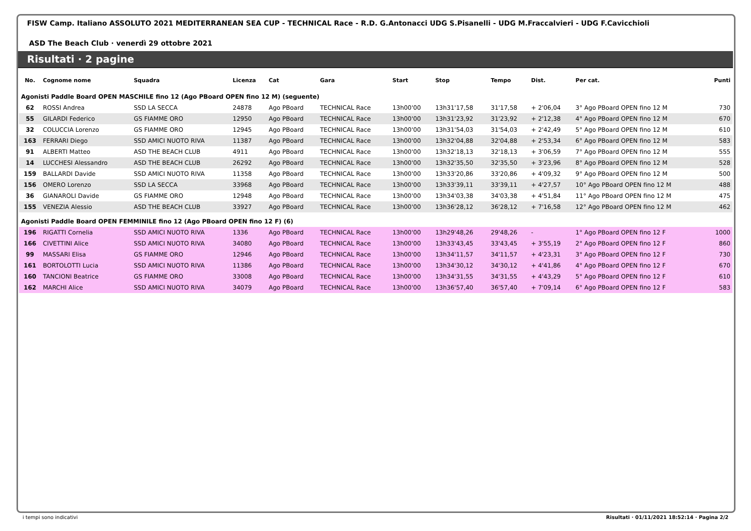FISW Camp. Italiano ASSOLUTO 2021 MEDITERRANEAN SEA CUP - TECHNICAL Race - R.D. G.Antonacci UDG S.Pisanelli - UDG M.Fraccalvieri - UDG F.Cavicchioli
ASD The Beach Club · venerdì 29 ottobre 2021
Risultati · 2 pagine
| No. | Cognome nome | Squadra | Licenza | Cat | Gara | Start | Stop | Tempo | Dist. | Per cat. | Punti |
| --- | --- | --- | --- | --- | --- | --- | --- | --- | --- | --- | --- |
| Agonisti Paddle Board OPEN MASCHILE fino 12 (Ago PBoard OPEN fino 12 M) (seguente) | | | | | | | | | | | |
| 62 | ROSSI Andrea | SSD LA SECCA | 24878 | Ago PBoard | TECHNICAL Race | 13h00'00 | 13h31'17,58 | 31'17,58 | + 2'06,04 | 3° Ago PBoard OPEN fino 12 M | 730 |
| 55 | GILARDI Federico | GS FIAMME ORO | 12950 | Ago PBoard | TECHNICAL Race | 13h00'00 | 13h31'23,92 | 31'23,92 | + 2'12,38 | 4° Ago PBoard OPEN fino 12 M | 670 |
| 32 | COLUCCIA Lorenzo | GS FIAMME ORO | 12945 | Ago PBoard | TECHNICAL Race | 13h00'00 | 13h31'54,03 | 31'54,03 | + 2'42,49 | 5° Ago PBoard OPEN fino 12 M | 610 |
| 163 | FERRARI Diego | SSD AMICI NUOTO RIVA | 11387 | Ago PBoard | TECHNICAL Race | 13h00'00 | 13h32'04,88 | 32'04,88 | + 2'53,34 | 6° Ago PBoard OPEN fino 12 M | 583 |
| 91 | ALBERTI Matteo | ASD THE BEACH CLUB | 4911 | Ago PBoard | TECHNICAL Race | 13h00'00 | 13h32'18,13 | 32'18,13 | + 3'06,59 | 7° Ago PBoard OPEN fino 12 M | 555 |
| 14 | LUCCHESI Alessandro | ASD THE BEACH CLUB | 26292 | Ago PBoard | TECHNICAL Race | 13h00'00 | 13h32'35,50 | 32'35,50 | + 3'23,96 | 8° Ago PBoard OPEN fino 12 M | 528 |
| 159 | BALLARDI Davide | SSD AMICI NUOTO RIVA | 11358 | Ago PBoard | TECHNICAL Race | 13h00'00 | 13h33'20,86 | 33'20,86 | + 4'09,32 | 9° Ago PBoard OPEN fino 12 M | 500 |
| 156 | OMERO Lorenzo | SSD LA SECCA | 33968 | Ago PBoard | TECHNICAL Race | 13h00'00 | 13h33'39,11 | 33'39,11 | + 4'27,57 | 10° Ago PBoard OPEN fino 12 M | 488 |
| 36 | GIANAROLI Davide | GS FIAMME ORO | 12948 | Ago PBoard | TECHNICAL Race | 13h00'00 | 13h34'03,38 | 34'03,38 | + 4'51,84 | 11° Ago PBoard OPEN fino 12 M | 475 |
| 155 | VENEZIA Alessio | ASD THE BEACH CLUB | 33927 | Ago PBoard | TECHNICAL Race | 13h00'00 | 13h36'28,12 | 36'28,12 | + 7'16,58 | 12° Ago PBoard OPEN fino 12 M | 462 |
| Agonisti Paddle Board OPEN FEMMINILE fino 12 (Ago PBoard OPEN fino 12 F) (6) | | | | | | | | | | | |
| 196 | RIGATTI Cornelia | SSD AMICI NUOTO RIVA | 1336 | Ago PBoard | TECHNICAL Race | 13h00'00 | 13h29'48,26 | 29'48,26 | - | 1° Ago PBoard OPEN fino 12 F | 1000 |
| 166 | CIVETTINI Alice | SSD AMICI NUOTO RIVA | 34080 | Ago PBoard | TECHNICAL Race | 13h00'00 | 13h33'43,45 | 33'43,45 | + 3'55,19 | 2° Ago PBoard OPEN fino 12 F | 860 |
| 99 | MASSARI Elisa | GS FIAMME ORO | 12946 | Ago PBoard | TECHNICAL Race | 13h00'00 | 13h34'11,57 | 34'11,57 | + 4'23,31 | 3° Ago PBoard OPEN fino 12 F | 730 |
| 161 | BORTOLOTTI Lucia | SSD AMICI NUOTO RIVA | 11386 | Ago PBoard | TECHNICAL Race | 13h00'00 | 13h34'30,12 | 34'30,12 | + 4'41,86 | 4° Ago PBoard OPEN fino 12 F | 670 |
| 160 | TANCIONI Beatrice | GS FIAMME ORO | 33008 | Ago PBoard | TECHNICAL Race | 13h00'00 | 13h34'31,55 | 34'31,55 | + 4'43,29 | 5° Ago PBoard OPEN fino 12 F | 610 |
| 162 | MARCHI Alice | SSD AMICI NUOTO RIVA | 34079 | Ago PBoard | TECHNICAL Race | 13h00'00 | 13h36'57,40 | 36'57,40 | + 7'09,14 | 6° Ago PBoard OPEN fino 12 F | 583 |
i tempi sono indicativi Risultati · 01/11/2021 18:52:14 · Pagina 2/2